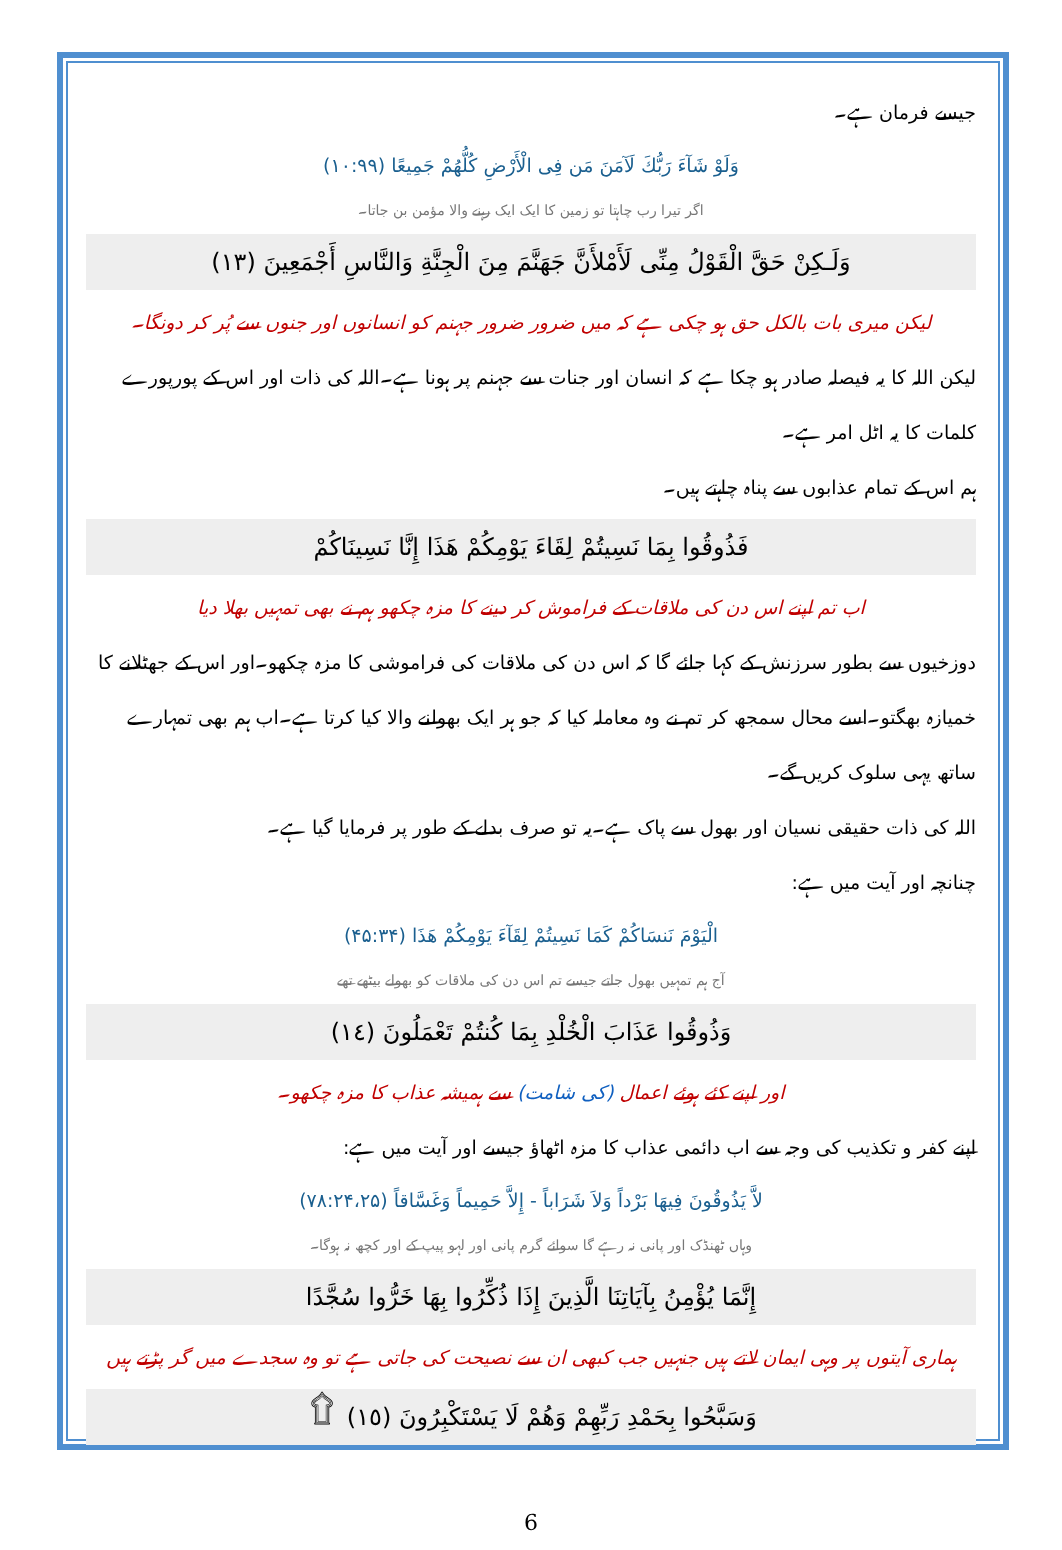جیسے فرمان ہے۔
وَلَوْ شَآءَ رَبُّكَ لَآمَنَ مَن فِى الْأَرْضِ كُلُّهُمْ جَمِيعًا (۱۰:۹۹)
اگر تیرا رب چاہتا تو زمین کا ایک ایک رہنے والا مؤمن بن جاتا۔
وَلَـكِنْ حَقَّ الْقَوْلُ مِنِّى لَأَمْلأَنَّ جَهَنَّمَ مِنَ الْجِنَّةِ وَالنَّاسِ أَجْمَعِينَ (١٣)
لیکن میری بات بالکل حق ہو چکی ہے کہ میں ضرور ضرور جہنم کو انسانوں اور جنوں سے پُر کر دونگا۔
لیکن اللہ کا یہ فیصلہ صادر ہو چکا ہے کہ انسان اور جنات سے جہنم پر ہونا ہے۔اللہ کی ذات اور اس کے پورپورے کلمات کا یہ اٹل امر ہے۔
ہم اس کے تمام عذابوں سے پناہ چاہتے ہیں۔
فَذُوقُوا بِمَا نَسِيتُمْ لِقَاءَ يَوْمِكُمْ هَذَا إِنَّا نَسِينَاكُمْ
اب تم اپنے اس دن کی ملاقات کے فراموش کر دینے کا مزہ چکھو ہم نے بھی تمہیں بھلا دیا
دوزخیوں سے بطور سرزنش کے کہا جائے گا کہ اس دن کی ملاقات کی فراموشی کا مزہ چکھو۔اور اس کے جھٹلانے کا خمیازہ بھگتو۔اسے محال سمجھ کر تم نے وہ معاملہ کیا کہ جو ہر ایک بھولنے والا کیا کرتا ہے۔اب ہم بھی تمہارے ساتھ یہی سلوک کریں گے۔
اللہ کی ذات حقیقی نسیان اور بھول سے پاک ہے۔یہ تو صرف بدلے کے طور پر فرمایا گیا ہے۔
چنانچہ اور آیت میں ہے:
الْيَوْمَ نَنسَاكُمْ كَمَا نَسِيتُمْ لِقَآءَ يَوْمِكُمْ هَذَا (۴۵:۳۴)
آج ہم تمہیں بھول جاتے جیسے تم اس دن کی ملاقات کو بھولے بیٹھے تھے
وَذُوقُوا عَذَابَ الْخُلْدِ بِمَا كُنتُمْ تَعْمَلُونَ (١٤)
اور اپنے کئے ہوئے اعمال (کی شامت) سے ہمیشہ عذاب کا مزہ چکھو۔
اپنے کفر و تکذیب کی وجہ سے اب دائمی عذاب کا مزہ اٹھاؤ جیسے اور آیت میں ہے:
لاَّ يَذُوقُونَ فِيهَا بَرْداً وَلاَ شَرَاباً - إِلاَّ حَمِيماً وَغَسَّاقاً (۷۸:۲۴،۲۵)
وہاں ٹھنڈک اور پانی نہ رہے گا سوائے گرم پانی اور لہو پیپ کے اور کچھ نہ ہوگا۔
إِنَّمَا يُؤْمِنُ بِآيَاتِنَا الَّذِينَ إِذَا ذُكِّرُوا بِهَا خَرُّوا سُجَّدًا
ہماری آیتوں پر وہی ایمان لاتے ہیں جنہیں جب کبھی ان سے نصیحت کی جاتی ہے تو وہ سجدے میں گر پڑتے ہیں
وَسَبَّحُوا بِحَمْدِ رَبِّهِمْ وَهُمْ لَا يَسْتَكْبِرُونَ (١٥) ۩
6